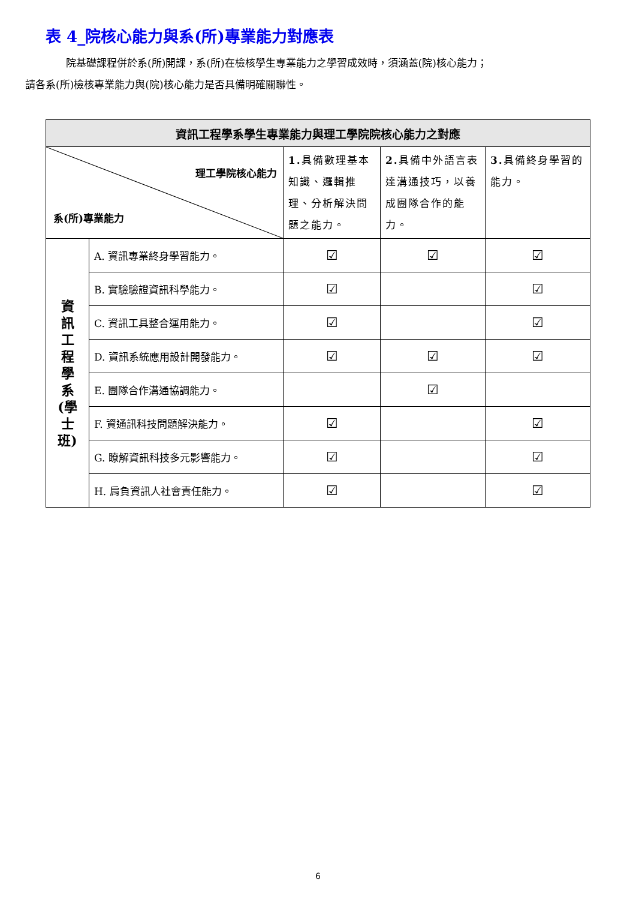表 4_院核心能力與系(所)專業能力對應表
院基礎課程併於系(所)開課，系(所)在檢核學生專業能力之學習成效時，須涵蓋(院)核心能力；
請各系(所)檢核專業能力與(院)核心能力是否具備明確關聯性。
| 資訊工程學系學生專業能力與理工學院院核心能力之對應 | | | | |
| 理工學院核心能力 系(所)專業能力 | | 1. 具備數理基本知識、邏輯推理、分析解決問題之能力。 | 2. 具備中外語言表達溝通技巧，以養成團隊合作的能力。 | 3. 具備終身學習的能力。 |
| 資 訊 工 程 學 系 (學 士 班) | A. 資訊專業終身學習能力。 | ☑ | ☑ | ☑ |
| | B. 實驗驗證資訊科學能力。 | ☑ | | ☑ |
| | C. 資訊工具整合運用能力。 | ☑ | | ☑ |
| | D. 資訊系統應用設計開發能力。 | ☑ | ☑ | ☑ |
| | E. 團隊合作溝通協調能力。 | | ☑ | |
| | F. 資通訊科技問題解決能力。 | ☑ | | ☑ |
| | G. 瞭解資訊科技多元影響能力。 | ☑ | | ☑ |
| | H. 肩負資訊人社會責任能力。 | ☑ | | ☑ |
6